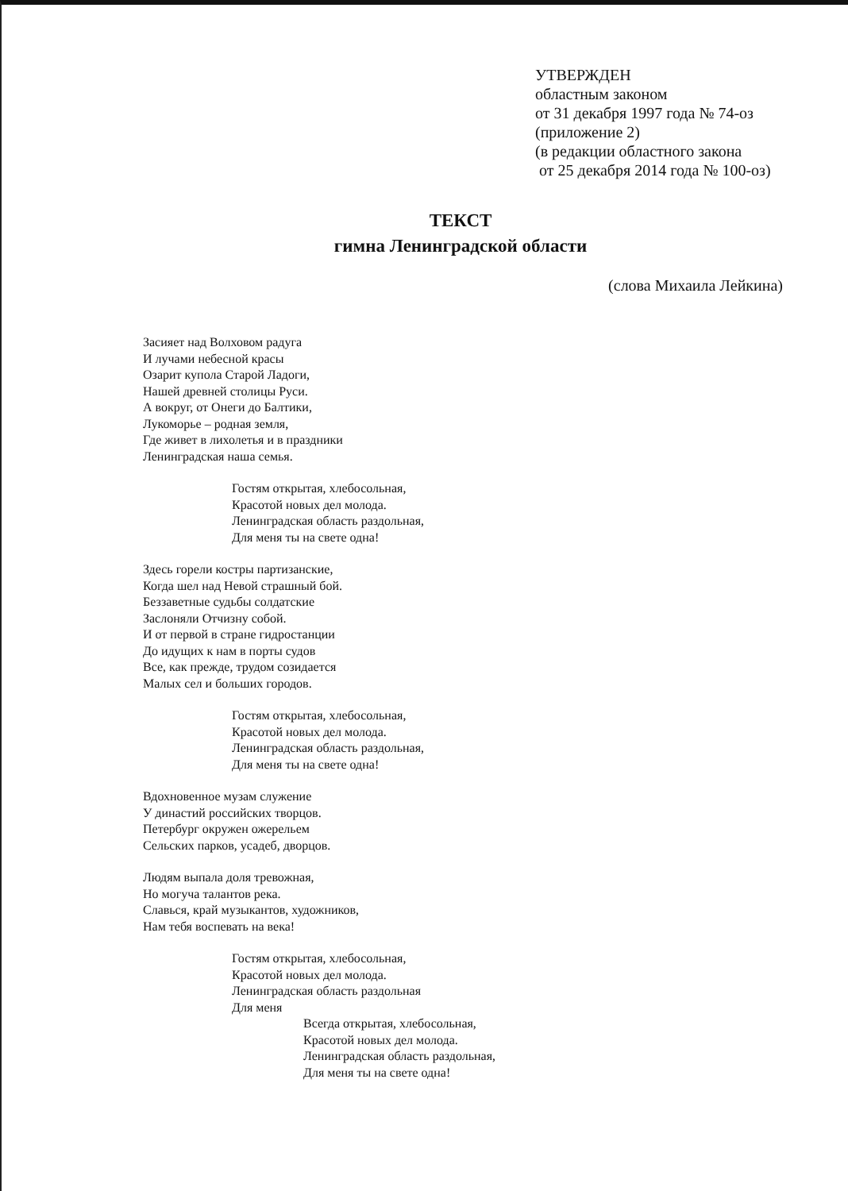УТВЕРЖДЕН
областным законом
от 31 декабря 1997 года № 74-оз
(приложение 2)
(в редакции областного закона
от 25 декабря 2014 года № 100-оз)
ТЕКСТ
гимна Ленинградской области
(слова Михаила Лейкина)
Засияет над Волховом радуга
И лучами небесной красы
Озарит купола Старой Ладоги,
Нашей древней столицы Руси.
А вокруг, от Онеги до Балтики,
Лукоморье – родная земля,
Где живет в лихолетья и в праздники
Ленинградская наша семья.
Гостям открытая, хлебосольная,
Красотой новых дел молода.
Ленинградская область раздольная,
Для меня ты на свете одна!
Здесь горели костры партизанские,
Когда шел над Невой страшный бой.
Беззаветные судьбы солдатские
Заслоняли Отчизну собой.
И от первой в стране гидростанции
До идущих к нам в порты судов
Все, как прежде, трудом созидается
Малых сел и больших городов.
Гостям открытая, хлебосольная,
Красотой новых дел молода.
Ленинградская область раздольная,
Для меня ты на свете одна!
Вдохновенное музам служение
У династий российских творцов.
Петербург окружен ожерельем
Сельских парков, усадеб, дворцов.
Людям выпала доля тревожная,
Но могуча талантов река.
Славься, край музыкантов, художников,
Нам тебя воспевать на века!
Гостям открытая, хлебосольная,
Красотой новых дел молода.
Ленинградская область раздольная
Для меня
Всегда открытая, хлебосольная,
Красотой новых дел молода.
Ленинградская область раздольная,
Для меня ты на свете одна!